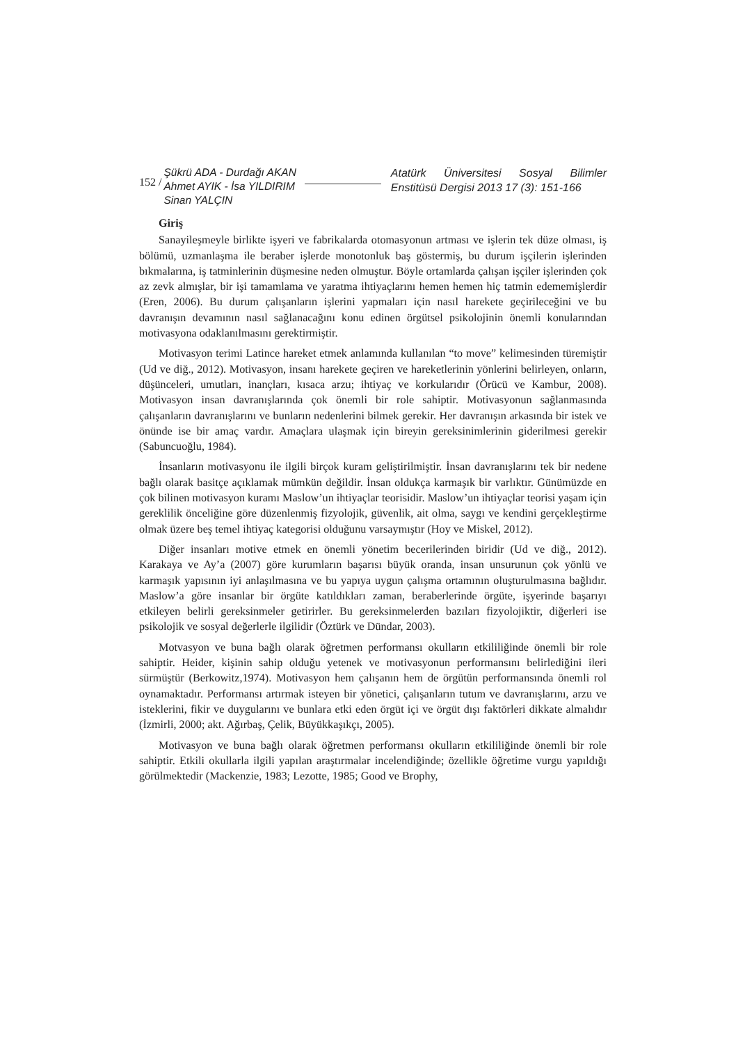152 /
Şükrü ADA - Durdağı AKAN
Ahmet AYIK - İsa YILDIRIM
Sinan YALÇIN
Atatürk Üniversitesi Sosyal Bilimler Enstitüsü Dergisi 2013 17 (3): 151-166
Giriş
Sanayileşmeyle birlikte işyeri ve fabrikalarda otomasyonun artması ve işlerin tek düze olması, iş bölümü, uzmanlaşma ile beraber işlerde monotonluk baş göstermiş, bu durum işçilerin işlerinden bıkmalarına, iş tatminlerinin düşmesine neden olmuştur. Böyle ortamlarda çalışan işçiler işlerinden çok az zevk almışlar, bir işi tamamlama ve yaratma ihtiyaçlarını hemen hemen hiç tatmin edememişlerdir (Eren, 2006). Bu durum çalışanların işlerini yapmaları için nasıl harekete geçirileceğini ve bu davranışın devamının nasıl sağlanacağını konu edinen örgütsel psikolojinin önemli konularından motivasyona odaklanılmasını gerektirmiştir.
Motivasyon terimi Latince hareket etmek anlamında kullanılan “to move” kelimesinden türemiştir (Ud ve diğ., 2012). Motivasyon, insanı harekete geçiren ve hareketlerinin yönlerini belirleyen, onların, düşünceleri, umutları, inançları, kısaca arzu; ihtiyaç ve korkularıdır (Örücü ve Kambur, 2008). Motivasyon insan davranışlarında çok önemli bir role sahiptir. Motivasyonun sağlanmasında çalışanların davranışlarını ve bunların nedenlerini bilmek gerekir. Her davranışın arkasında bir istek ve önünde ise bir amaç vardır. Amaçlara ulaşmak için bireyin gereksinimlerinin giderilmesi gerekir (Sabuncuoğlu, 1984).
İnsanların motivasyonu ile ilgili birçok kuram geliştirilmiştir. İnsan davranışlarını tek bir nedene bağlı olarak basitçe açıklamak mümkün değildir. İnsan oldukça karmaşık bir varlıktır. Günümüzde en çok bilinen motivasyon kuramı Maslow’un ihtiyaçlar teorisidir. Maslow’un ihtiyaçlar teorisi yaşam için gereklilik önceliğine göre düzenlenmiş fizyolojik, güvenlik, ait olma, saygı ve kendini gerçekleştirme olmak üzere beş temel ihtiyaç kategorisi olduğunu varsaymıştır (Hoy ve Miskel, 2012).
Diğer insanları motive etmek en önemli yönetim becerilerinden biridir (Ud ve diğ., 2012). Karakaya ve Ay’a (2007) göre kurumların başarısı büyük oranda, insan unsurunun çok yönlü ve karmaşık yapısının iyi anlaşılmasına ve bu yapıya uygun çalışma ortamının oluşturulmasına bağlıdır. Maslow’a göre insanlar bir örgüte katıldıkları zaman, beraberlerinde örgüte, işyerinde başarıyı etkileyen belirli gereksinmeler getirirler. Bu gereksinmelerden bazıları fizyolojiktir, diğerleri ise psikolojik ve sosyal değerlerle ilgilidir (Öztürk ve Dündar, 2003).
Motvasyon ve buna bağlı olarak öğretmen performansı okulların etkililiğinde önemli bir role sahiptir. Heider, kişinin sahip olduğu yetenek ve motivasyonun performansını belirlediğini ileri sürmüştür (Berkowitz,1974). Motivasyon hem çalışanın hem de örgütün performansında önemli rol oynamaktadır. Performansı artırmak isteyen bir yönetici, çalışanların tutum ve davranışlarını, arzu ve isteklerini, fikir ve duygularını ve bunlara etki eden örgüt içi ve örgüt dışı faktörleri dikkate almalıdır (İzmirli, 2000; akt. Ağırbaş, Çelik, Büyükkaşıkçı, 2005).
Motivasyon ve buna bağlı olarak öğretmen performansı okulların etkililiğinde önemli bir role sahiptir. Etkili okullarla ilgili yapılan araştırmalar incelendiğinde; özellikle öğretime vurgu yapıldığı görülmektedir (Mackenzie, 1983; Lezotte, 1985; Good ve Brophy,